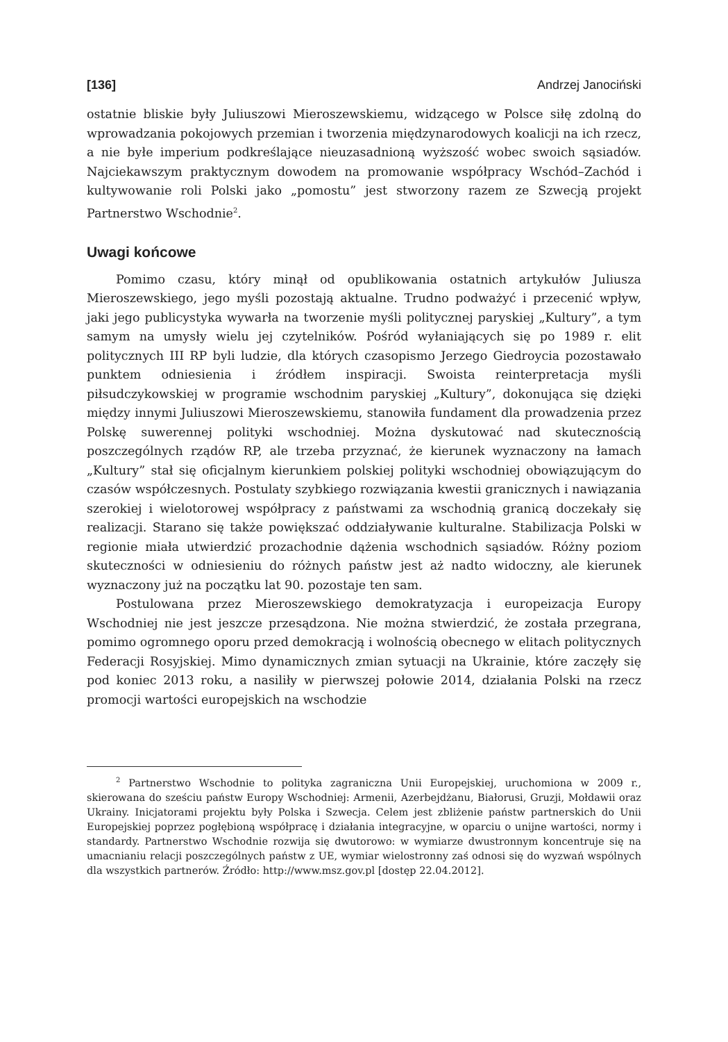[136] Andrzej Janociński
ostatnie bliskie były Juliuszowi Mieroszewskiemu, widzącego w Polsce siłę zdolną do wprowadzania pokojowych przemian i tworzenia międzynarodowych koalicji na ich rzecz, a nie byłe imperium podkreślające nieuzasadnioną wyższość wobec swoich sąsiadów. Najciekawszym praktycznym dowodem na promowanie współpracy Wschód–Zachód i kultywowanie roli Polski jako „pomostu” jest stworzony razem ze Szwecją projekt Partnerstwo Wschodnie<sup>2</sup>.
Uwagi końcowe
Pomimo czasu, który minął od opublikowania ostatnich artykułów Juliusza Mieroszewskiego, jego myśli pozostają aktualne. Trudno podważyć i przecenić wpływ, jaki jego publicystyka wywarła na tworzenie myśli politycznej paryskiej „Kultury”, a tym samym na umysły wielu jej czytelników. Pośród wyłaniających się po 1989 r. elit politycznych III RP byli ludzie, dla których czasopismo Jerzego Giedroycia pozostawało punktem odniesienia i źródłem inspiracji. Swoista reinterpretacja myśli piłsudczykowskiej w programie wschodnim paryskiej „Kultury”, dokonująca się dzięki między innymi Juliuszowi Mieroszewskiemu, stanowiła fundament dla prowadzenia przez Polskę suwerennej polityki wschodniej. Można dyskutować nad skutecznością poszczególnych rządów RP, ale trzeba przyznać, że kierunek wyznaczony na łamach „Kultury” stał się oficjalnym kierunkiem polskiej polityki wschodniej obowiązującym do czasów współczesnych. Postulaty szybkiego rozwiązania kwestii granicznych i nawiązania szerokiej i wielotorowej współpracy z państwami za wschodnią granicą doczekały się realizacji. Starano się także powiększać oddziaływanie kulturalne. Stabilizacja Polski w regionie miała utwierdzić prozachodnie dążenia wschodnich sąsiadów. Różny poziom skuteczności w odniesieniu do różnych państw jest aż nadto widoczny, ale kierunek wyznaczony już na początku lat 90. pozostaje ten sam.
Postulowana przez Mieroszewskiego demokratyzacja i europeizacja Europy Wschodniej nie jest jeszcze przesądzona. Nie można stwierdzić, że została przegrana, pomimo ogromnego oporu przed demokracją i wolnością obecnego w elitach politycznych Federacji Rosyjskiej. Mimo dynamicznych zmian sytuacji na Ukrainie, które zaczęły się pod koniec 2013 roku, a nasiliły w pierwszej połowie 2014, działania Polski na rzecz promocji wartości europejskich na wschodzie
<sup>2</sup> Partnerstwo Wschodnie to polityka zagraniczna Unii Europejskiej, uruchomiona w 2009 r., skierowana do sześciu państw Europy Wschodniej: Armenii, Azerbejdżanu, Białorusi, Gruzji, Mołdawii oraz Ukrainy. Inicjatorami projektu były Polska i Szwecja. Celem jest zbliżenie państw partnerskich do Unii Europejskiej poprzez pogłębioną współpracę i działania integracyjne, w oparciu o unijne wartości, normy i standardy. Partnerstwo Wschodnie rozwija się dwutorowo: w wymiarze dwustronnym koncentruje się na umacnianiu relacji poszczególnych państw z UE, wymiar wielostronny zaś odnosi się do wyzwań wspólnych dla wszystkich partnerów. Źródło: http://www.msz.gov.pl [dostęp 22.04.2012].